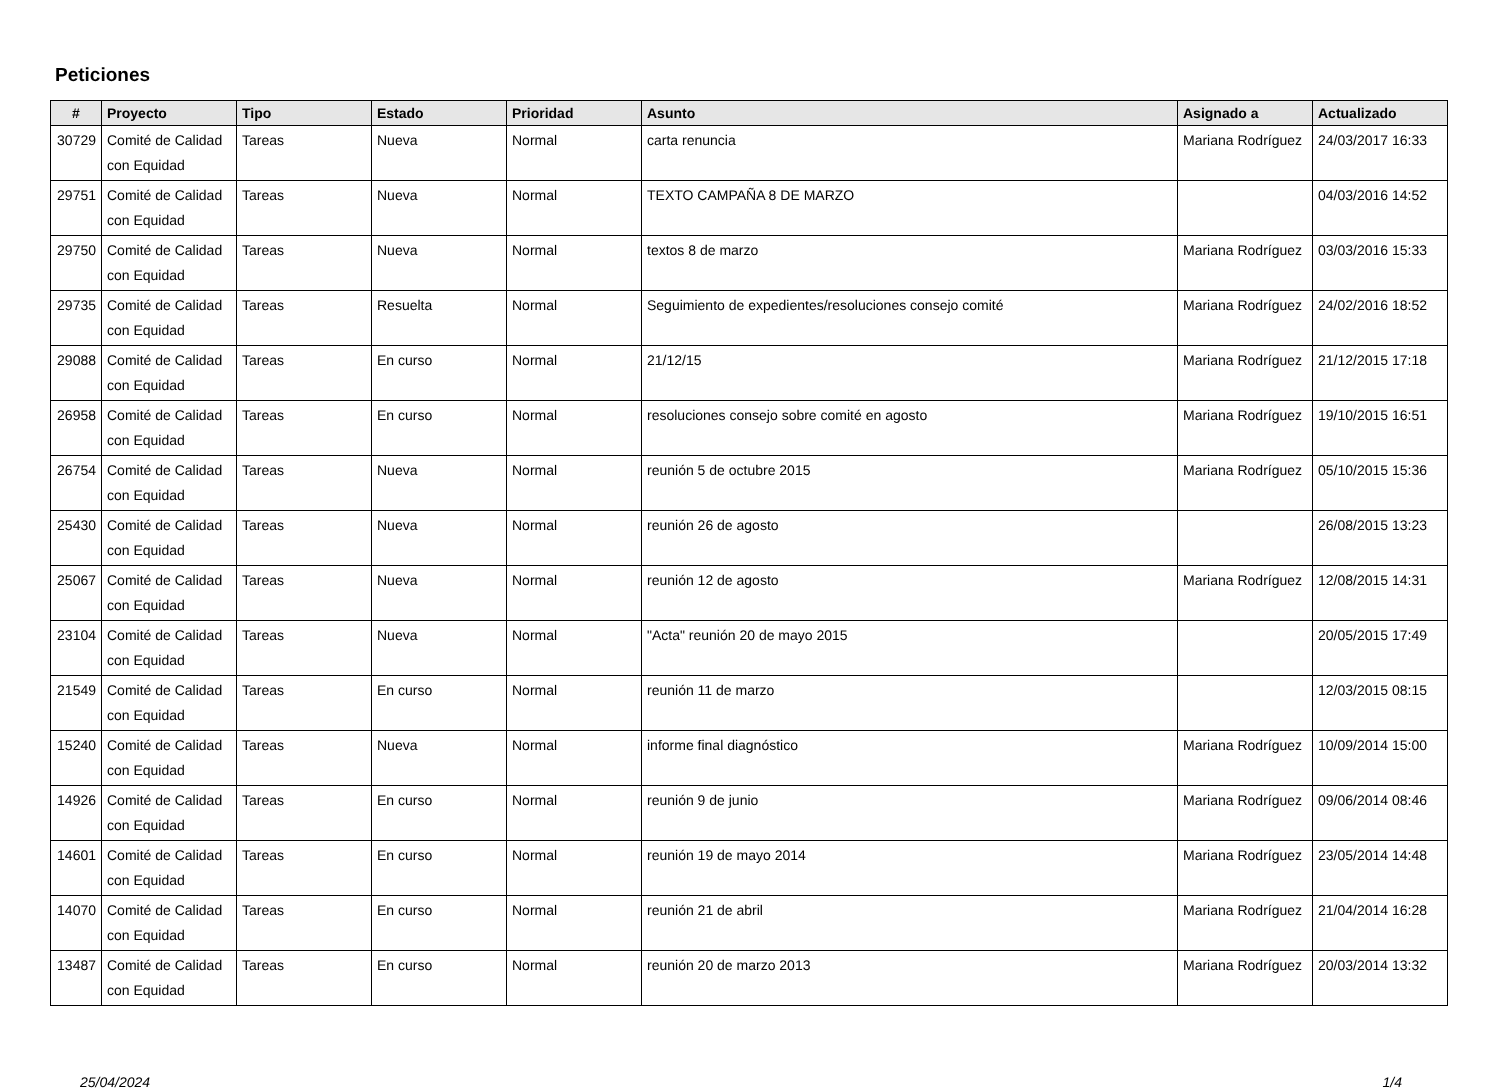Peticiones
| # | Proyecto | Tipo | Estado | Prioridad | Asunto | Asignado a | Actualizado |
| --- | --- | --- | --- | --- | --- | --- | --- |
| 30729 | Comité de Calidad con Equidad | Tareas | Nueva | Normal | carta renuncia | Mariana Rodríguez | 24/03/2017 16:33 |
| 29751 | Comité de Calidad con Equidad | Tareas | Nueva | Normal | TEXTO CAMPAÑA 8 DE MARZO | | 04/03/2016 14:52 |
| 29750 | Comité de Calidad con Equidad | Tareas | Nueva | Normal | textos 8 de marzo | Mariana Rodríguez | 03/03/2016 15:33 |
| 29735 | Comité de Calidad con Equidad | Tareas | Resuelta | Normal | Seguimiento de expedientes/resoluciones consejo comité | Mariana Rodríguez | 24/02/2016 18:52 |
| 29088 | Comité de Calidad con Equidad | Tareas | En curso | Normal | 21/12/15 | Mariana Rodríguez | 21/12/2015 17:18 |
| 26958 | Comité de Calidad con Equidad | Tareas | En curso | Normal | resoluciones consejo sobre comité en agosto | Mariana Rodríguez | 19/10/2015 16:51 |
| 26754 | Comité de Calidad con Equidad | Tareas | Nueva | Normal | reunión 5 de octubre 2015 | Mariana Rodríguez | 05/10/2015 15:36 |
| 25430 | Comité de Calidad con Equidad | Tareas | Nueva | Normal | reunión 26 de agosto | | 26/08/2015 13:23 |
| 25067 | Comité de Calidad con Equidad | Tareas | Nueva | Normal | reunión 12 de agosto | Mariana Rodríguez | 12/08/2015 14:31 |
| 23104 | Comité de Calidad con Equidad | Tareas | Nueva | Normal | "Acta" reunión 20 de mayo 2015 | | 20/05/2015 17:49 |
| 21549 | Comité de Calidad con Equidad | Tareas | En curso | Normal | reunión 11 de marzo | | 12/03/2015 08:15 |
| 15240 | Comité de Calidad con Equidad | Tareas | Nueva | Normal | informe final diagnóstico | Mariana Rodríguez | 10/09/2014 15:00 |
| 14926 | Comité de Calidad con Equidad | Tareas | En curso | Normal | reunión 9 de junio | Mariana Rodríguez | 09/06/2014 08:46 |
| 14601 | Comité de Calidad con Equidad | Tareas | En curso | Normal | reunión 19 de mayo 2014 | Mariana Rodríguez | 23/05/2014 14:48 |
| 14070 | Comité de Calidad con Equidad | Tareas | En curso | Normal | reunión 21 de abril | Mariana Rodríguez | 21/04/2014 16:28 |
| 13487 | Comité de Calidad con Equidad | Tareas | En curso | Normal | reunión 20 de marzo 2013 | Mariana Rodríguez | 20/03/2014 13:32 |
25/04/2024 1/4